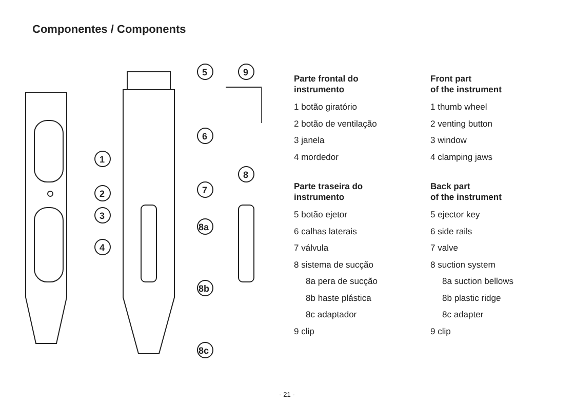Componentes / Components
5
9
6
1
2
3
4
7
8
8a
8b
8c
Parte frontal do
instrumento
1 botão giratório
2 botão de ventilação
3 janela
4 mordedor
Parte traseira do
instrumento
5 botão ejetor
6 calhas laterais
7 válvula
8 sistema de sucção
8a pera de sucção
8b haste plástica
8c adaptador
9 clip
Front part
of the instrument
1 thumb wheel
2 venting button
3 window
4 clamping jaws
Back part
of the instrument
5 ejector key
6 side rails
7 valve
8 suction system
8a suction bellows
8b plastic ridge
8c adapter
9 clip
- 21 -